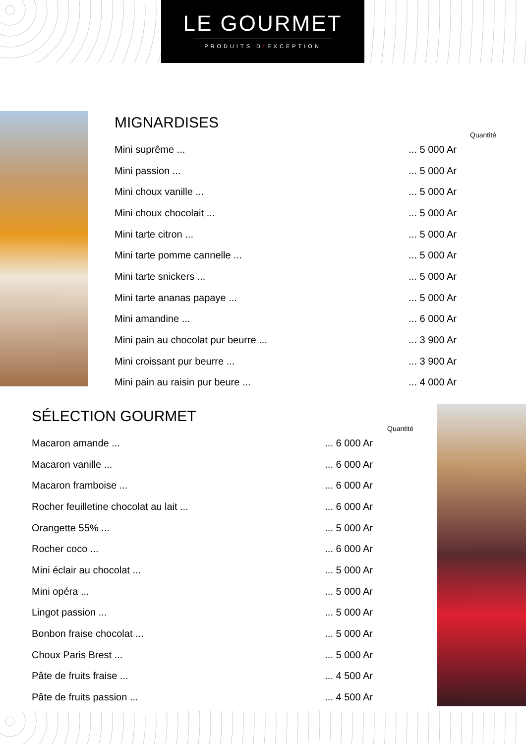LE GOURMET
PRODUITS D*EXCEPTION
MIGNARDISES
Quantité
| Mini suprême ... | ... 5 000 Ar |
| Mini passion ... | ... 5 000 Ar |
| Mini choux vanille ... | ... 5 000 Ar |
| Mini choux chocolait ... | ... 5 000 Ar |
| Mini tarte citron ... | ... 5 000 Ar |
| Mini tarte pomme cannelle ... | ... 5 000 Ar |
| Mini tarte snickers ... | ... 5 000 Ar |
| Mini tarte ananas papaye ... | ... 5 000 Ar |
| Mini amandine ... | ... 6 000 Ar |
| Mini pain au chocolat pur beurre ... | ... 3 900 Ar |
| Mini croissant pur beurre ... | ... 3 900 Ar |
| Mini pain au raisin pur beure ... | ... 4 000 Ar |
SÉLECTION GOURMET
Quantité
| Macaron amande ... | ... 6 000 Ar |
| Macaron vanille ... | ... 6 000 Ar |
| Macaron framboise ... | ... 6 000 Ar |
| Rocher feuilletine chocolat au lait ... | ... 6 000 Ar |
| Orangette 55% ... | ... 5 000 Ar |
| Rocher coco ... | ... 6 000 Ar |
| Mini éclair au chocolat ... | ... 5 000 Ar |
| Mini opéra ... | ... 5 000 Ar |
| Lingot passion ... | ... 5 000 Ar |
| Bonbon fraise chocolat ... | ... 5 000 Ar |
| Choux Paris Brest ... | ... 5 000 Ar |
| Pâte de fruits fraise ... | ... 4 500 Ar |
| Pâte de fruits passion ... | ... 4 500 Ar |